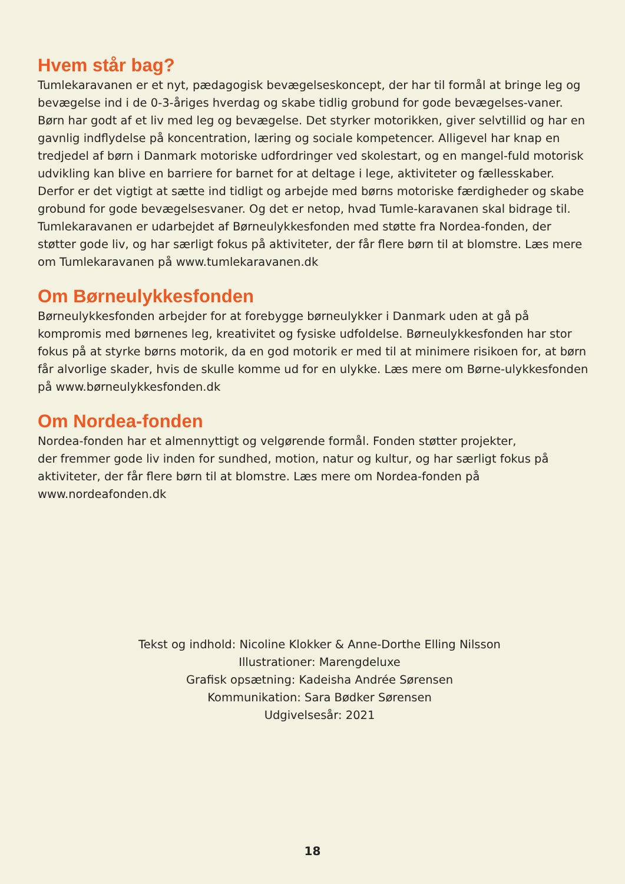Hvem står bag?
Tumlekaravanen er et nyt, pædagogisk bevægelseskoncept, der har til formål at bringe leg og bevægelse ind i de 0-3-åriges hverdag og skabe tidlig grobund for gode bevægelses-vaner. Børn har godt af et liv med leg og bevægelse. Det styrker motorikken, giver selvtillid og har en gavnlig indflydelse på koncentration, læring og sociale kompetencer. Alligevel har knap en tredjedel af børn i Danmark motoriske udfordringer ved skolestart, og en mangel-fuld motorisk udvikling kan blive en barriere for barnet for at deltage i lege, aktiviteter og fællesskaber. Derfor er det vigtigt at sætte ind tidligt og arbejde med børns motoriske færdigheder og skabe grobund for gode bevægelsesvaner. Og det er netop, hvad Tumle-karavanen skal bidrage til. Tumlekaravanen er udarbejdet af Børneulykkesfonden med støtte fra Nordea-fonden, der støtter gode liv, og har særligt fokus på aktiviteter, der får flere børn til at blomstre. Læs mere om Tumlekaravanen på www.tumlekaravanen.dk
Om Børneulykkesfonden
Børneulykkesfonden arbejder for at forebygge børneulykker i Danmark uden at gå på kompromis med børnenes leg, kreativitet og fysiske udfoldelse. Børneulykkesfonden har stor fokus på at styrke børns motorik, da en god motorik er med til at minimere risikoen for, at børn får alvorlige skader, hvis de skulle komme ud for en ulykke. Læs mere om Børne-ulykkesfonden på www.børneulykkesfonden.dk
Om Nordea-fonden
Nordea-fonden har et almennyttigt og velgørende formål. Fonden støtter projekter,
der fremmer gode liv inden for sundhed, motion, natur og kultur, og har særligt fokus på aktiviteter, der får flere børn til at blomstre. Læs mere om Nordea-fonden på
www.nordeafonden.dk
Tekst og indhold: Nicoline Klokker & Anne-Dorthe Elling Nilsson
Illustrationer: Marengdeluxe
Grafisk opsætning: Kadeisha Andrée Sørensen
Kommunikation: Sara Bødker Sørensen
Udgivelsesår: 2021
18